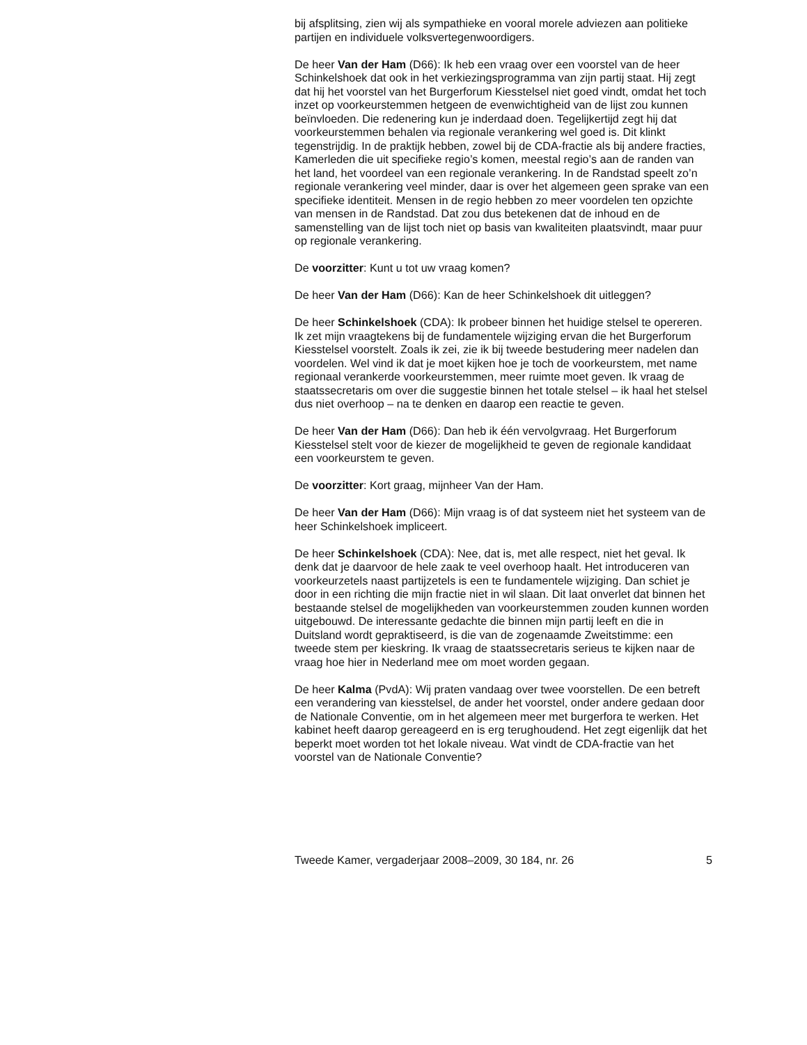bij afsplitsing, zien wij als sympathieke en vooral morele adviezen aan politieke partijen en individuele volksvertegenwoordigers.
De heer Van der Ham (D66): Ik heb een vraag over een voorstel van de heer Schinkelshoek dat ook in het verkiezingsprogramma van zijn partij staat. Hij zegt dat hij het voorstel van het Burgerforum Kiesstelsel niet goed vindt, omdat het toch inzet op voorkeurstemmen hetgeen de evenwichtigheid van de lijst zou kunnen beïnvloeden. Die redenering kun je inderdaad doen. Tegelijkertijd zegt hij dat voorkeurstemmen behalen via regionale verankering wel goed is. Dit klinkt tegenstrijdig. In de praktijk hebben, zowel bij de CDA-fractie als bij andere fracties, Kamerleden die uit specifieke regio’s komen, meestal regio’s aan de randen van het land, het voordeel van een regionale verankering. In de Randstad speelt zo’n regionale verankering veel minder, daar is over het algemeen geen sprake van een specifieke identiteit. Mensen in de regio hebben zo meer voordelen ten opzichte van mensen in de Randstad. Dat zou dus betekenen dat de inhoud en de samenstelling van de lijst toch niet op basis van kwaliteiten plaatsvindt, maar puur op regionale verankering.
De voorzitter: Kunt u tot uw vraag komen?
De heer Van der Ham (D66): Kan de heer Schinkelshoek dit uitleggen?
De heer Schinkelshoek (CDA): Ik probeer binnen het huidige stelsel te opereren. Ik zet mijn vraagtekens bij de fundamentele wijziging ervan die het Burgerforum Kiesstelsel voorstelt. Zoals ik zei, zie ik bij tweede bestudering meer nadelen dan voordelen. Wel vind ik dat je moet kijken hoe je toch de voorkeurstem, met name regionaal verankerde voorkeurstemmen, meer ruimte moet geven. Ik vraag de staatssecretaris om over die suggestie binnen het totale stelsel – ik haal het stelsel dus niet overhoop – na te denken en daarop een reactie te geven.
De heer Van der Ham (D66): Dan heb ik één vervolgvraag. Het Burgerforum Kiesstelsel stelt voor de kiezer de mogelijkheid te geven de regionale kandidaat een voorkeurstem te geven.
De voorzitter: Kort graag, mijnheer Van der Ham.
De heer Van der Ham (D66): Mijn vraag is of dat systeem niet het systeem van de heer Schinkelshoek impliceert.
De heer Schinkelshoek (CDA): Nee, dat is, met alle respect, niet het geval. Ik denk dat je daarvoor de hele zaak te veel overhoop haalt. Het introduceren van voorkeurzetels naast partijzetels is een te fundamentele wijziging. Dan schiet je door in een richting die mijn fractie niet in wil slaan. Dit laat onverlet dat binnen het bestaande stelsel de mogelijkheden van voorkeurstemmen zouden kunnen worden uitgebouwd. De interessante gedachte die binnen mijn partij leeft en die in Duitsland wordt gepraktiseerd, is die van de zogenaamde Zweitstimme: een tweede stem per kieskring. Ik vraag de staatssecretaris serieus te kijken naar de vraag hoe hier in Nederland mee om moet worden gegaan.
De heer Kalma (PvdA): Wij praten vandaag over twee voorstellen. De een betreft een verandering van kiesstelsel, de ander het voorstel, onder andere gedaan door de Nationale Conventie, om in het algemeen meer met burgerfora te werken. Het kabinet heeft daarop gereageerd en is erg terughoudend. Het zegt eigenlijk dat het beperkt moet worden tot het lokale niveau. Wat vindt de CDA-fractie van het voorstel van de Nationale Conventie?
Tweede Kamer, vergaderjaar 2008–2009, 30 184, nr. 26 5